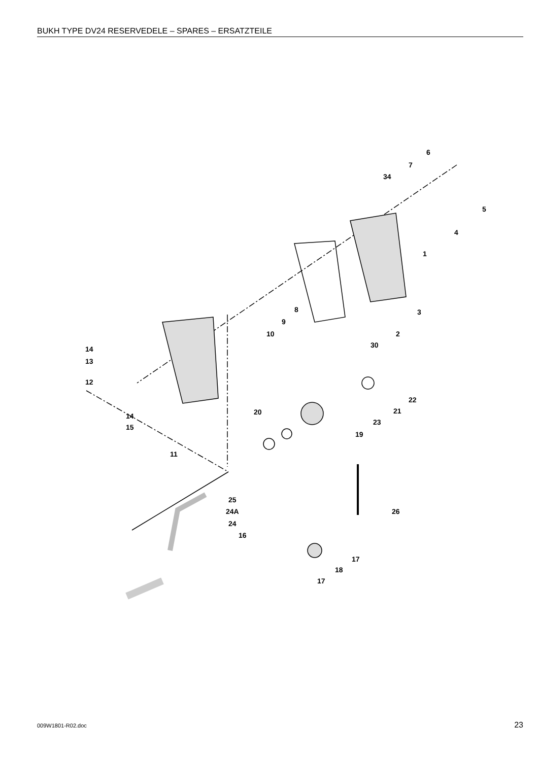BUKH TYPE DV24 RESERVEDELE – SPARES – ERSATZTEILE
6
7
34
5
4
1
8
9
10
3
2
30
14
13
12
14
15
11
22
21
23
20
19
25
24A
24
16
26
17
18
17
009W1801-R02.doc 23